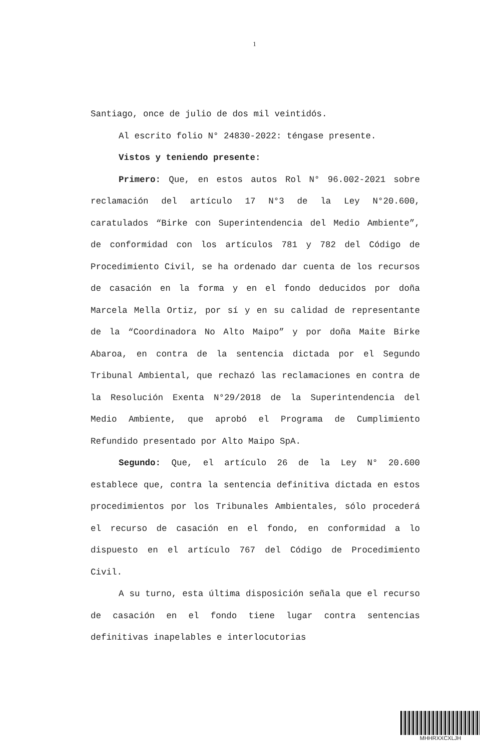1
Santiago, once de julio de dos mil veintidós.
Al escrito folio N° 24830-2022: téngase presente.
Vistos y teniendo presente:
Primero: Que, en estos autos Rol N° 96.002-2021 sobre reclamación del artículo 17 N°3 de la Ley N°20.600, caratulados “Birke con Superintendencia del Medio Ambiente”, de conformidad con los artículos 781 y 782 del Código de Procedimiento Civil, se ha ordenado dar cuenta de los recursos de casación en la forma y en el fondo deducidos por doña Marcela Mella Ortiz, por sí y en su calidad de representante de la “Coordinadora No Alto Maipo” y por doña Maite Birke Abaroa, en contra de la sentencia dictada por el Segundo Tribunal Ambiental, que rechazó las reclamaciones en contra de la Resolución Exenta N°29/2018 de la Superintendencia del Medio Ambiente, que aprobó el Programa de Cumplimiento Refundido presentado por Alto Maipo SpA.
Segundo: Que, el artículo 26 de la Ley N° 20.600 establece que, contra la sentencia definitiva dictada en estos procedimientos por los Tribunales Ambientales, sólo procederá el recurso de casación en el fondo, en conformidad a lo dispuesto en el artículo 767 del Código de Procedimiento Civil.
A su turno, esta última disposición señala que el recurso de casación en el fondo tiene lugar contra sentencias definitivas inapelables e interlocutorias
MHHRXXCXLJH